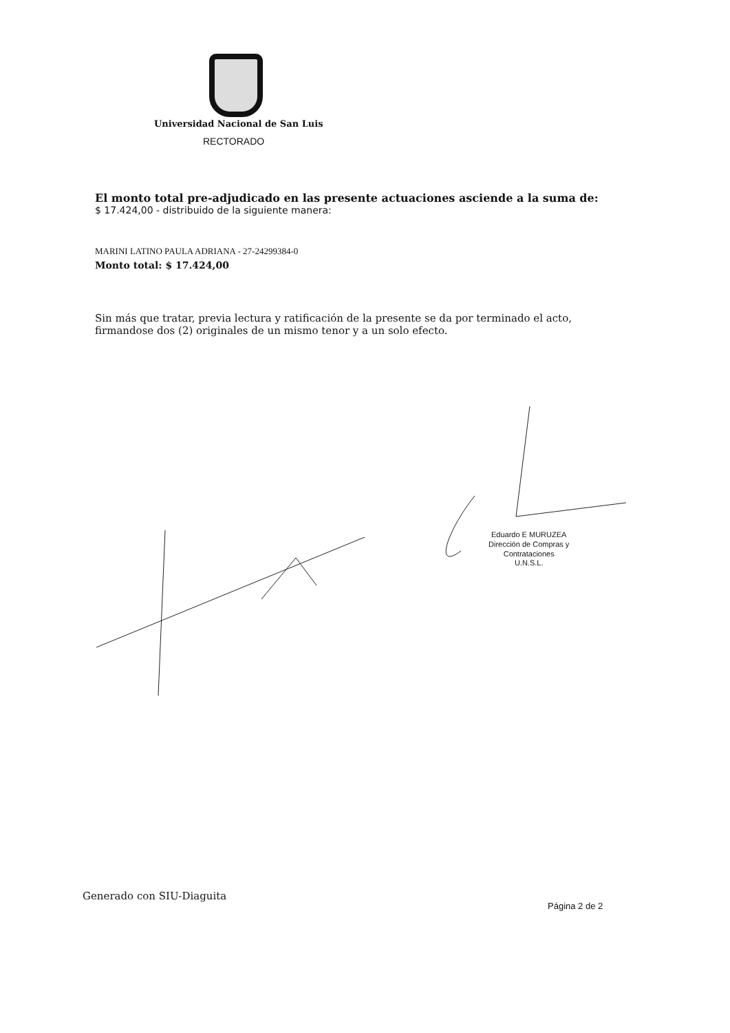Universidad Nacional de San Luis
RECTORADO
El monto total pre-adjudicado en las presente actuaciones asciende a la suma de:
$ 17.424,00 - distribuido de la siguiente manera:
MARINI LATINO PAULA ADRIANA - 27-24299384-0
Monto total: $ 17.424,00
Sin más que tratar, previa lectura y ratificación de la presente se da por terminado el acto, firmandose dos (2) originales de un mismo tenor y a un solo efecto.
Eduardo E MURUZEA
Dirección de Compras y
Contrataciones
U.N.S.L.
Generado con SIU-Diaguita
Página 2 de 2